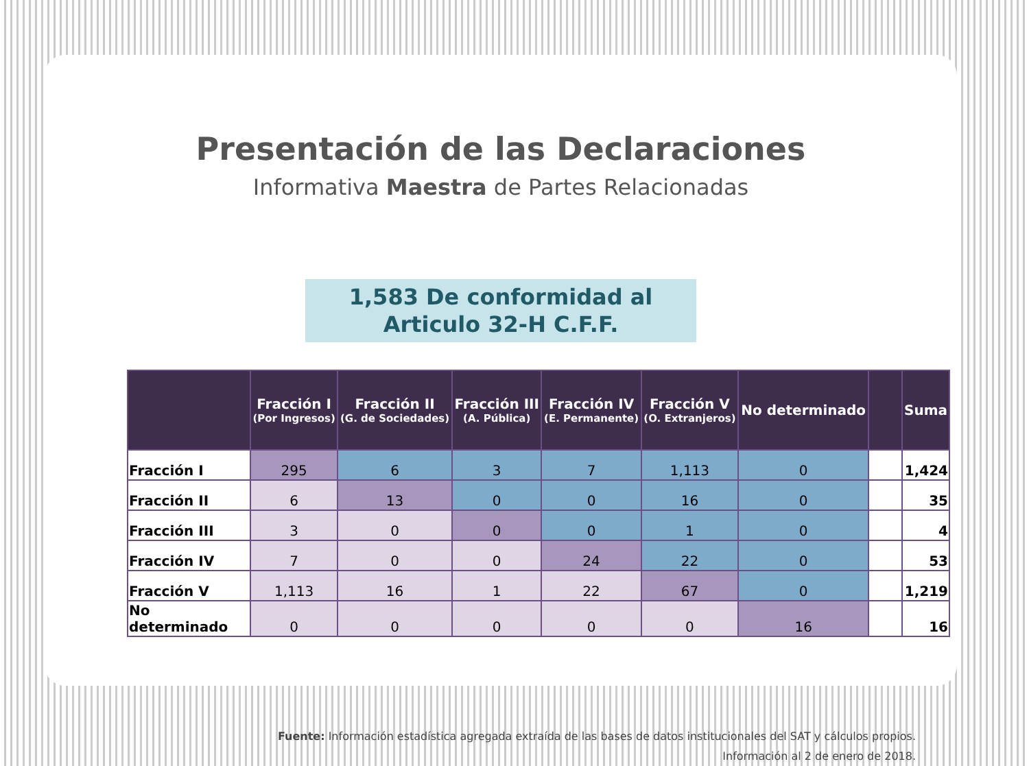Presentación de las Declaraciones
Informativa Maestra de Partes Relacionadas
1,583 De conformidad al
Articulo 32-H C.F.F.
| | Fracción I (Por Ingresos) | Fracción II (G. de Sociedades) | Fracción III (A. Pública) | Fracción IV (E. Permanente) | Fracción V (O. Extranjeros) | No determinado | | Suma |
| --- | --- | --- | --- | --- | --- | --- | --- | --- |
| Fracción I | 295 | 6 | 3 | 7 | 1,113 | 0 | | 1,424 |
| Fracción II | 6 | 13 | 0 | 0 | 16 | 0 | | 35 |
| Fracción III | 3 | 0 | 0 | 0 | 1 | 0 | | 4 |
| Fracción IV | 7 | 0 | 0 | 24 | 22 | 0 | | 53 |
| Fracción V | 1,113 | 16 | 1 | 22 | 67 | 0 | | 1,219 |
| No determinado | 0 | 0 | 0 | 0 | 0 | 16 | | 16 |
Fuente: Información estadística agregada extraída de las bases de datos institucionales del SAT y cálculos propios.
Información al 2 de enero de 2018.